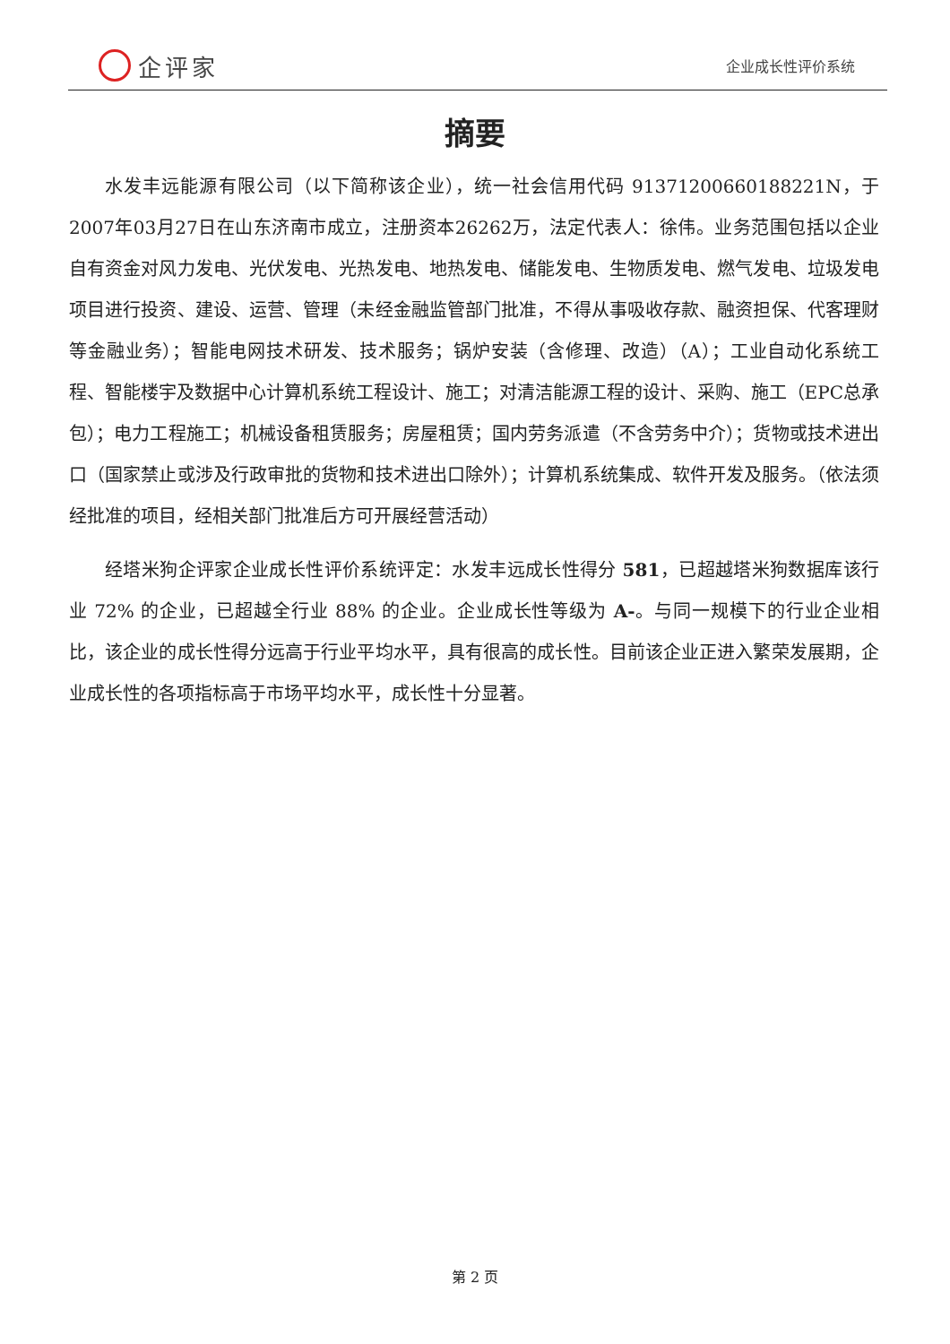企评家
企业成长性评价系统
摘要
水发丰远能源有限公司（以下简称该企业），统一社会信用代码 91371200660188221N，于2007年03月27日在山东济南市成立，注册资本26262万，法定代表人：徐伟。业务范围包括以企业自有资金对风力发电、光伏发电、光热发电、地热发电、储能发电、生物质发电、燃气发电、垃圾发电项目进行投资、建设、运营、管理（未经金融监管部门批准，不得从事吸收存款、融资担保、代客理财等金融业务）；智能电网技术研发、技术服务；锅炉安装（含修理、改造）（A）；工业自动化系统工程、智能楼宇及数据中心计算机系统工程设计、施工；对清洁能源工程的设计、采购、施工（EPC总承包）；电力工程施工；机械设备租赁服务；房屋租赁；国内劳务派遣（不含劳务中介）；货物或技术进出口（国家禁止或涉及行政审批的货物和技术进出口除外）；计算机系统集成、软件开发及服务。（依法须经批准的项目，经相关部门批准后方可开展经营活动）
经塔米狗企评家企业成长性评价系统评定：水发丰远成长性得分 581，已超越塔米狗数据库该行业 72% 的企业，已超越全行业 88% 的企业。企业成长性等级为 A-。与同一规模下的行业企业相比，该企业的成长性得分远高于行业平均水平，具有很高的成长性。目前该企业正进入繁荣发展期，企业成长性的各项指标高于市场平均水平，成长性十分显著。
第 2 页